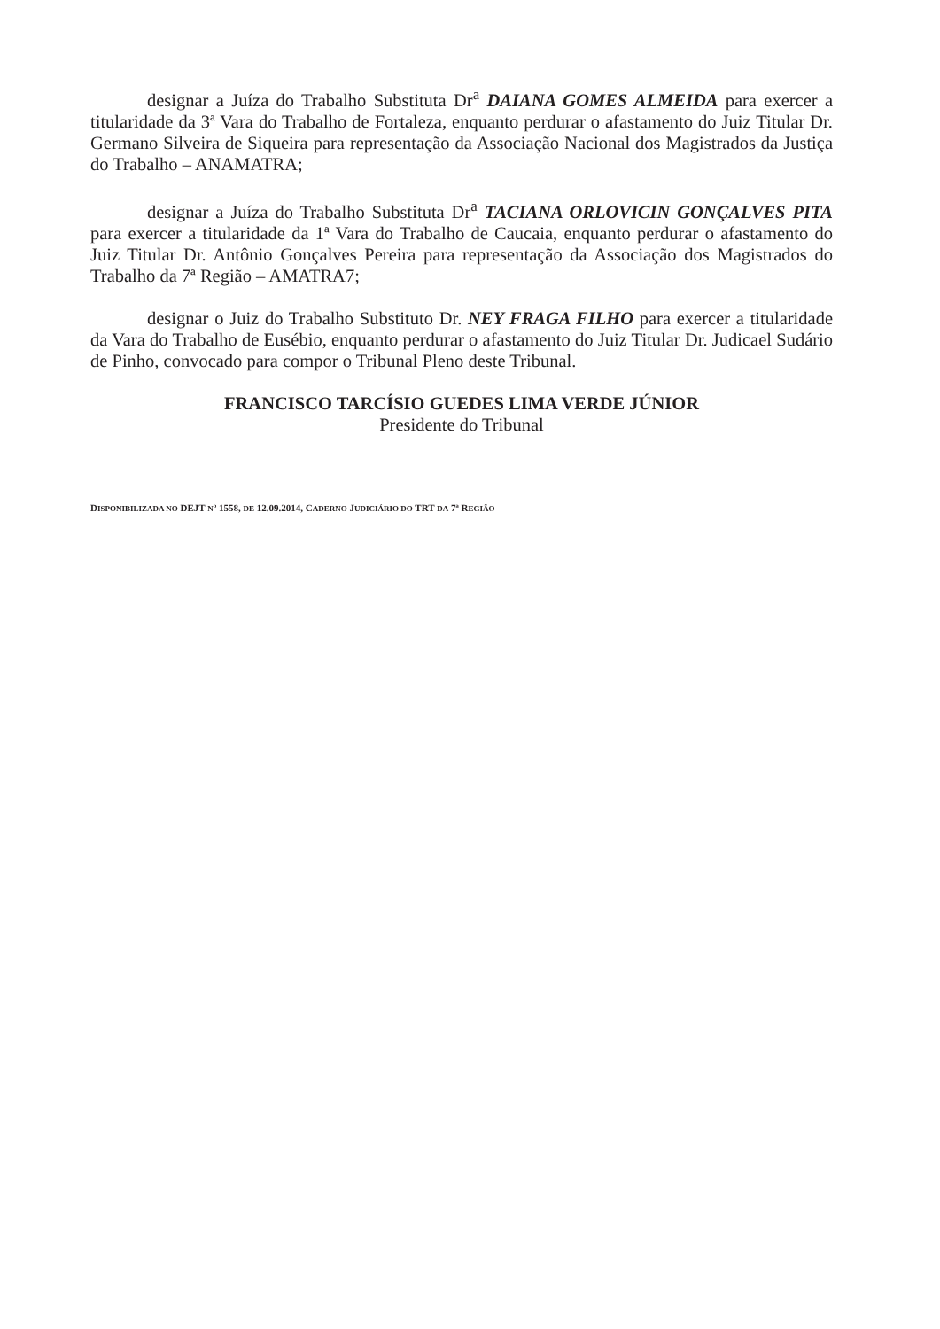designar a Juíza do Trabalho Substituta Dr<sup>a</sup> DAIANA GOMES ALMEIDA para exercer a titularidade da 3ª Vara do Trabalho de Fortaleza, enquanto perdurar o afastamento do Juiz Titular Dr. Germano Silveira de Siqueira para representação da Associação Nacional dos Magistrados da Justiça do Trabalho – ANAMATRA;
designar a Juíza do Trabalho Substituta Dr<sup>a</sup> TACIANA ORLOVICIN GONÇALVES PITA para exercer a titularidade da 1ª Vara do Trabalho de Caucaia, enquanto perdurar o afastamento do Juiz Titular Dr. Antônio Gonçalves Pereira para representação da Associação dos Magistrados do Trabalho da 7ª Região – AMATRA7;
designar o Juiz do Trabalho Substituto Dr. NEY FRAGA FILHO para exercer a titularidade da Vara do Trabalho de Eusébio, enquanto perdurar o afastamento do Juiz Titular Dr. Judicael Sudário de Pinho, convocado para compor o Tribunal Pleno deste Tribunal.
FRANCISCO TARCÍSIO GUEDES LIMA VERDE JÚNIOR
Presidente do Tribunal
DISPONIBILIZADA NO DEJT Nº 1558, DE 12.09.2014, CADERNO JUDICIÁRIO DO TRT DA 7ª REGIÃO